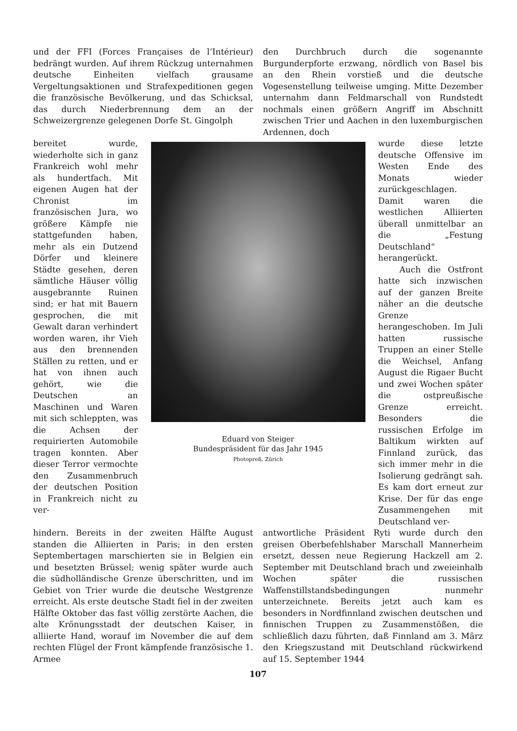und der FFI (Forces Françaises de l’Intérieur) bedrängt wurden. Auf ihrem Rückzug unternahmen deutsche Einheiten vielfach grausame Vergeltungsaktionen und Strafexpeditionen gegen die französische Bevölkerung, und das Schicksal, das durch Niederbrennung dem an der Schweizergrenze gelegenen Dorfe St. Gingolph
den Durchbruch durch die sogenannte Burgunderpforte erzwang, nördlich von Basel bis an den Rhein vorstieß und die deutsche Vogesenstellung teilweise umging. Mitte Dezember unternahm dann Feldmarschall von Rundstedt nochmals einen größern Angriff im Abschnitt zwischen Trier und Aachen in den luxemburgischen Ardennen, doch
bereitet wurde, wiederholte sich in ganz Frankreich wohl mehr als hundertfach. Mit eigenen Augen hat der Chronist im französischen Jura, wo größere Kämpfe nie stattgefunden haben, mehr als ein Dutzend Dörfer und kleinere Städte gesehen, deren sämtliche Häuser völlig ausgebrannte Ruinen sind; er hat mit Bauern gesprochen, die mit Gewalt daran verhindert worden waren, ihr Vieh aus den brennenden Ställen zu retten, und er hat von ihnen auch gehört, wie die Deutschen an Maschinen und Waren mit sich schleppten, was die Achsen der requirierten Automobile tragen konnten. Aber dieser Terror vermochte den Zusammenbruch der deutschen Position in Frankreich nicht zu ver-
Eduard von Steiger
Bundespräsident für das Jahr 1945
Photopreß, Zürich
wurde diese letzte deutsche Offensive im Westen Ende des Monats wieder zurückgeschlagen. Damit waren die westlichen Alliierten überall unmittelbar an die „Festung Deutschland“ herangerückt.
Auch die Ostfront hatte sich inzwischen auf der ganzen Breite näher an die deutsche Grenze herangeschoben. Im Juli hatten russische Truppen an einer Stelle die Weichsel, Anfang August die Rigaer Bucht und zwei Wochen später die ostpreußische Grenze erreicht. Besonders die russischen Erfolge im Baltikum wirkten auf Finnland zurück, das sich immer mehr in die Isolierung gedrängt sah. Es kam dort erneut zur Krise. Der für das enge Zusammengehen mit Deutschland ver-
hindern. Bereits in der zweiten Hälfte August standen die Alliierten in Paris; in den ersten Septembertagen marschierten sie in Belgien ein und besetzten Brüssel; wenig später wurde auch die südholländische Grenze überschritten, und im Gebiet von Trier wurde die deutsche Westgrenze erreicht. Als erste deutsche Stadt fiel in der zweiten Hälfte Oktober das fast völlig zerstörte Aachen, die alte Krönungsstadt der deutschen Kaiser, in alliierte Hand, worauf im November die auf dem rechten Flügel der Front kämpfende französische 1. Armee
antwortliche Präsident Ryti wurde durch den greisen Oberbefehlshaber Marschall Mannerheim ersetzt, dessen neue Regierung Hackzell am 2. September mit Deutschland brach und zweieinhalb Wochen später die russischen Waffenstillstandsbedingungen nunmehr unterzeichnete. Bereits jetzt auch kam es besonders in Nordfinnland zwischen deutschen und finnischen Truppen zu Zusammenstößen, die schließlich dazu führten, daß Finnland am 3. März den Kriegszustand mit Deutschland rückwirkend auf 15. September 1944
107